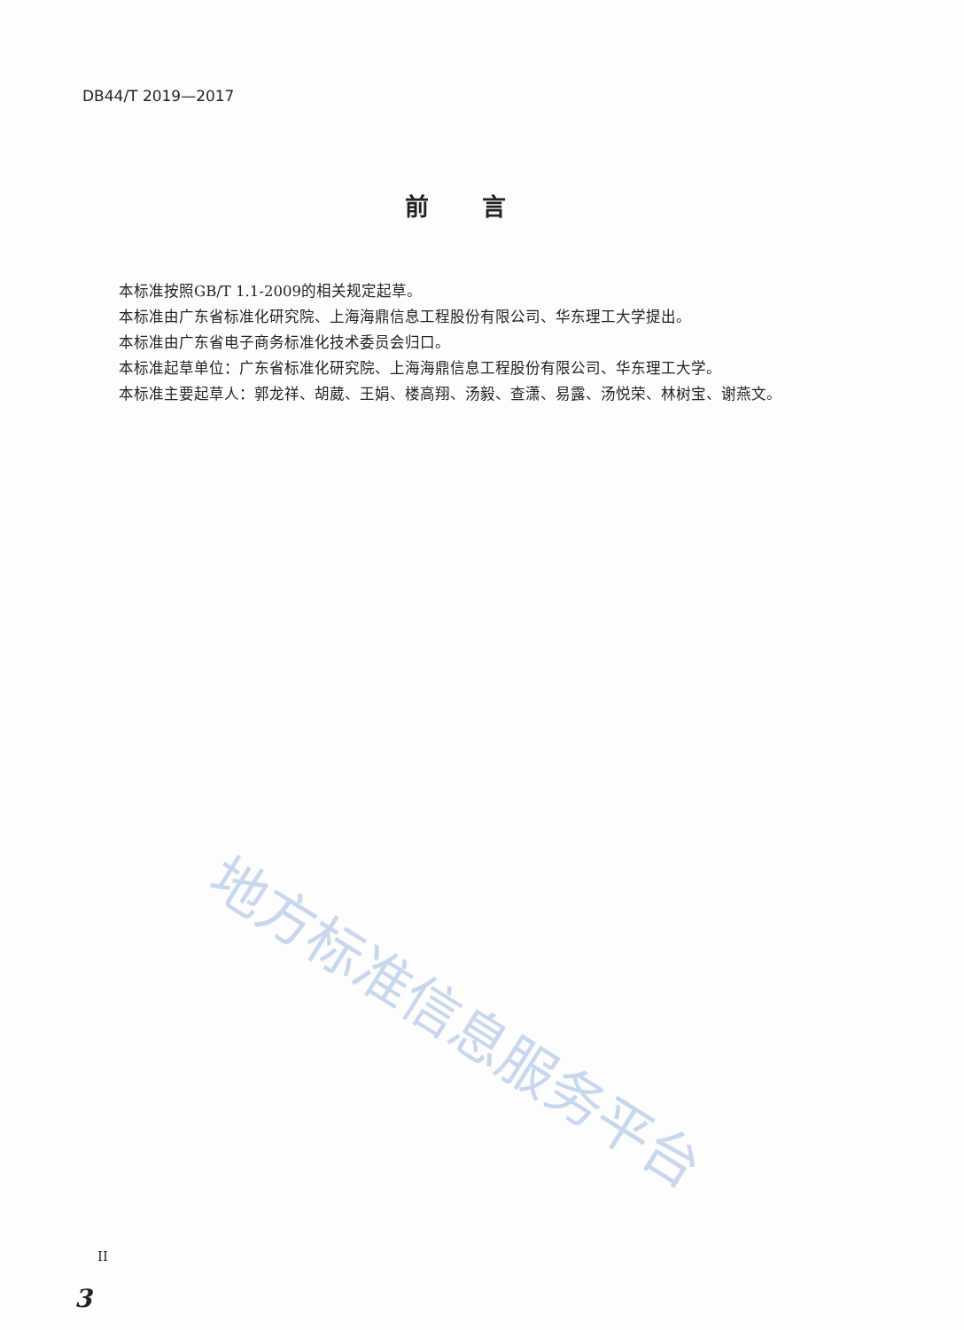DB44/T 2019—2017
前言
本标准按照GB/T 1.1-2009的相关规定起草。
本标准由广东省标准化研究院、上海海鼎信息工程股份有限公司、华东理工大学提出。
本标准由广东省电子商务标准化技术委员会归口。
本标准起草单位：广东省标准化研究院、上海海鼎信息工程股份有限公司、华东理工大学。
本标准主要起草人：郭龙祥、胡葳、王娟、楼高翔、汤毅、查潇、易露、汤悦荣、林树宝、谢燕文。
地方标准信息服务平台
II
3